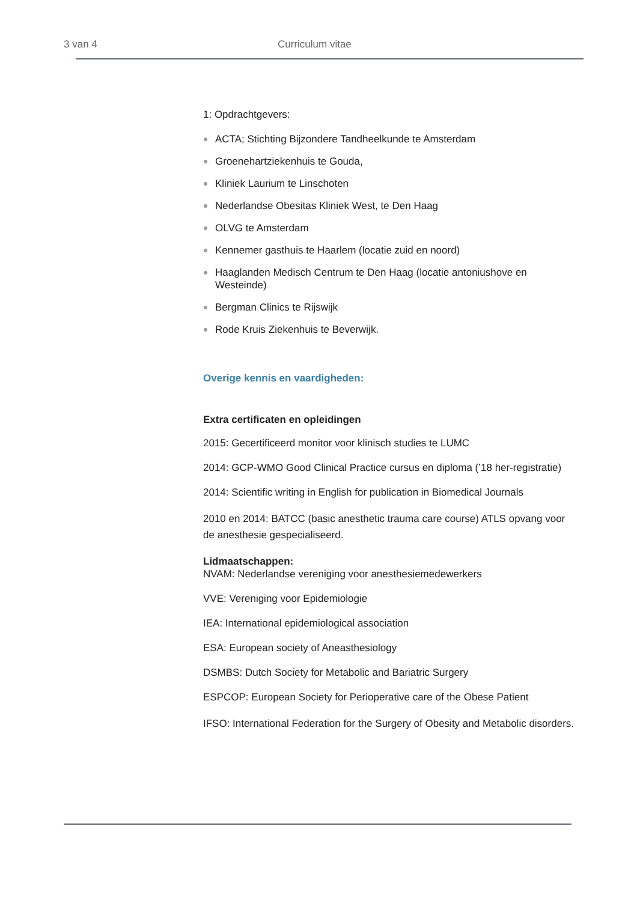3 van 4 Curriculum vitae
1: Opdrachtgevers:
ACTA; Stichting Bijzondere Tandheelkunde te Amsterdam
Groenehartziekenhuis te Gouda,
Kliniek Laurium te Linschoten
Nederlandse Obesitas Kliniek West, te Den Haag
OLVG te Amsterdam
Kennemer gasthuis te Haarlem (locatie zuid en noord)
Haaglanden Medisch Centrum te Den Haag (locatie antoniushove en Westeinde)
Bergman Clinics te Rijswijk
Rode Kruis Ziekenhuis te Beverwijk.
Overige kennis en vaardigheden:
Extra certificaten en opleidingen
2015: Gecertificeerd monitor voor klinisch studies te LUMC
2014: GCP-WMO Good Clinical Practice cursus en diploma (’18 her-registratie)
2014: Scientific writing in English for publication in Biomedical Journals
2010 en 2014: BATCC (basic anesthetic trauma care course) ATLS opvang voor de anesthesie gespecialiseerd.
Lidmaatschappen:
NVAM: Nederlandse vereniging voor anesthesiemedewerkers
VVE: Vereniging voor Epidemiologie
IEA: International epidemiological association
ESA: European society of Aneasthesiology
DSMBS: Dutch Society for Metabolic and Bariatric Surgery
ESPCOP: European Society for Perioperative care of the Obese Patient
IFSO: International Federation for the Surgery of Obesity and Metabolic disorders.